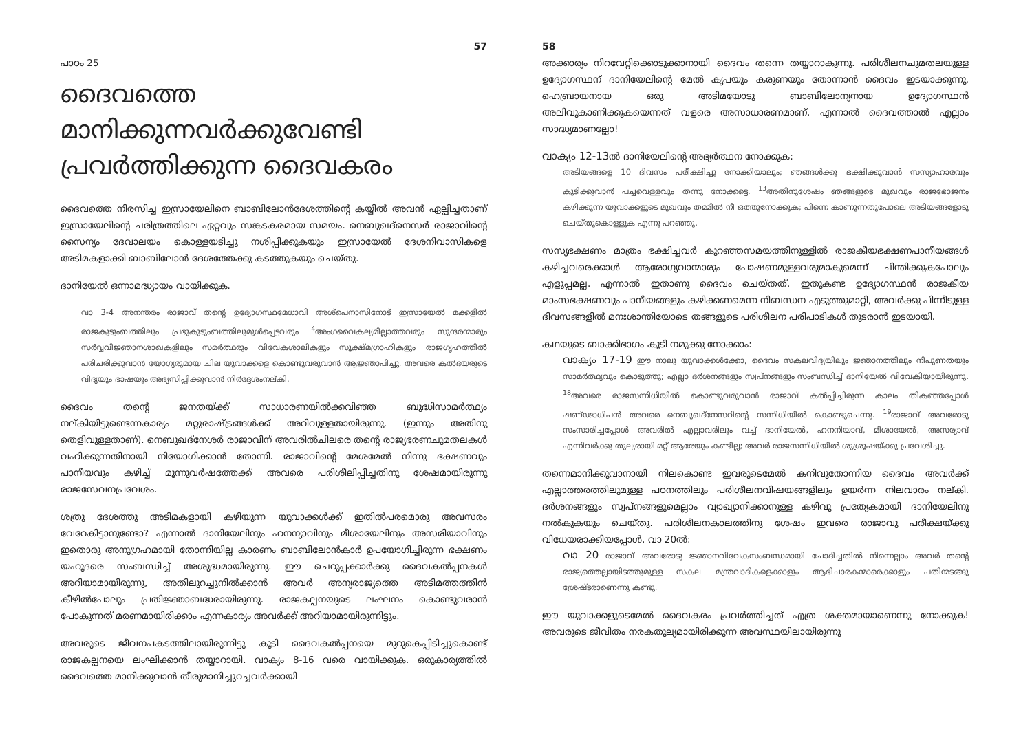57
പാഠം 25
ദൈവത്തെ മാനിക്കുന്നവർക്കുവേണ്ടി പ്രവർത്തിക്കുന്ന ദൈവകരം
ദൈവത്തെ നിരസിച്ച ഇസ്രായേലിനെ ബാബിലോൻദേശത്തിന്റെ കയ്യിൽ അവൻ ഏല്പിച്ചതാണ് ഇസ്രായേലിന്റെ ചരിത്രത്തിലെ ഏറ്റവും സങ്കടകരമായ സമയം. നെബുഖദ്നെസർ രാജാവിന്റെ സൈന്യം ദേവാലയം കൊള്ളയടിച്ചു നശിപ്പിക്കുകയും ഇസ്രായേൽ ദേശനിവാസികളെ അടിമകളാക്കി ബാബിലോൻ ദേശത്തേക്കു കടത്തുകയും ചെയ്തു.
ദാനിയേൽ ഒന്നാമദ്ധ്യായം വായിക്കുക.
വാ 3-4 അനന്തരം രാജാവ് തന്റെ ഉദ്യോഗസ്ഥമേധാവി അശ്പെനാസിനോട് ഇസ്രായേൽ മക്കളിൽ രാജകുടുംബത്തിലും പ്രഭുകുടുംബത്തിലുമുൾപ്പെട്ടവരും <sup>4</sup>അംഗവൈകല്യമില്ലാത്തവരും സുന്ദരന്മാരും സർവ്വവിജ്ഞാനശാഖകളിലും സമർത്ഥരും വിവേകശാലികളും സൂക്ഷ്മഗ്രാഹികളും രാജഗൃഹത്തിൽ പരിചരിക്കുവാൻ യോഗ്യരുമായ ചില യുവാക്കളെ കൊണ്ടുവരുവാൻ ആജ്ഞാപിച്ചു. അവരെ കൽദയരുടെ വിദ്യയും ഭാഷയും അഭ്യസിപ്പിക്കുവാൻ നിർദ്ദേശംനല്കി.
ദൈവം തന്റെ ജനതയ്ക്ക് സാധാരണയിൽക്കവിഞ്ഞ ബുദ്ധിസാമർത്ഥ്യം നല്കിയിട്ടുണ്ടെന്നകാര്യം മറ്റുരാഷ്ട്രങ്ങൾക്ക് അറിവുള്ളതായിരുന്നു. (ഇന്നും അതിനു തെളിവുള്ളതാണ്). നെബുഖദ്നേശർ രാജാവിന് അവരിൽചിലരെ തന്റെ രാജ്യഭരണചുമതലകൾ വഹിക്കുന്നതിനായി നിയോഗിക്കാൻ തോന്നി. രാജാവിന്റെ മേശമേൽ നിന്നു ഭക്ഷണവും പാനീയവും കഴിച്ച് മൂന്നുവർഷത്തേക്ക് അവരെ പരിശീലിപ്പിച്ചതിനു ശേഷമായിരുന്നു രാജസേവനപ്രവേശം.
ശത്രു ദേശത്തു അടിമകളായി കഴിയുന്ന യുവാക്കൾക്ക് ഇതിൽപരമൊരു അവസരം വേറേകിട്ടാനുണ്ടോ? എന്നാൽ ദാനിയേലിനും ഹനന്യാവിനും മീശായേലിനും അസരിയാവിനും ഇതൊരു അനുഗ്രഹമായി തോന്നിയില്ല കാരണം ബാബിലോൻകാർ ഉപയോഗിച്ചിരുന്ന ഭക്ഷണം യഹൂദരെ സംബന്ധിച്ച് അശുദ്ധമായിരുന്നു. ഈ ചെറുപ്പക്കാർക്കു ദൈവകൽപ്പനകൾ അറിയാമായിരുന്നു, അതിലുറച്ചുനിൽക്കാൻ അവർ അന്യരാജ്യത്തെ അടിമത്തത്തിൻ കീഴിൽപോലും പ്രതിജ്ഞാബദ്ധരായിരുന്നു. രാജകല്പനയുടെ ലംഘനം കൊണ്ടുവരാൻ പോകുന്നത് മരണമായിരിക്കാം എന്നകാര്യം അവർക്ക് അറിയാമായിരുന്നിട്ടും.
അവരുടെ ജീവനപകടത്തിലായിരുന്നിട്ടു കൂടി ദൈവകൽപ്പനയെ മുറുകെപ്പിടിച്ചുകൊണ്ട് രാജകല്പനയെ ലംഘിക്കാൻ തയ്യാറായി. വാക്യം 8-16 വരെ വായിക്കുക. ഒരുകാര്യത്തിൽ ദൈവത്തെ മാനിക്കുവാൻ തീരുമാനിച്ചുറച്ചവർക്കായി
58
അക്കാര്യം നിറവേറ്റിക്കൊടുക്കാനായി ദൈവം തന്നെ തയ്യാറാകുന്നു. പരിശീലനചുമതലയുള്ള ഉദ്യോഗസ്ഥന് ദാനിയേലിന്റെ മേൽ കൃപയും കരുണയും തോന്നാൻ ദൈവം ഇടയാക്കുന്നു. ഹെബ്രായനായ ഒരു അടിമയോടു ബാബിലോന്യനായ ഉദ്യോഗസ്ഥൻ അലിവുകാണിക്കുകയെന്നത് വളരെ അസാധാരണമാണ്. എന്നാൽ ദൈവത്താൽ എല്ലാം സാദ്ധ്യമാണല്ലോ!
വാക്യം 12-13ൽ ദാനിയേലിന്റെ അഭ്യർത്ഥന നോക്കുക:
അടിയങ്ങളെ 10 ദിവസം പരീക്ഷിച്ചു നോക്കിയാലും; ഞങ്ങൾക്കു ഭക്ഷിക്കുവാൻ സസ്യാഹാരവും കുടിക്കുവാൻ പച്ചവെള്ളവും തന്നു നോക്കട്ടെ. <sup>13</sup>അതിനുശേഷം ഞങ്ങളുടെ മുഖവും രാജഭോജനം കഴിക്കുന്ന യുവാക്കളുടെ മുഖവും തമ്മിൽ നീ ഒത്തുനോക്കുക; പിന്നെ കാണുന്നതുപോലെ അടിയങ്ങളോടു ചെയ്തുകൊള്ളുക എന്നു പറഞ്ഞു.
സസ്യഭക്ഷണം മാത്രം ഭക്ഷിച്ചവർ കുറഞ്ഞസമയത്തിനുള്ളിൽ രാജകീയഭക്ഷണപാനീയങ്ങൾ കഴിച്ചവരെക്കാൾ ആരോഗ്യവാന്മാരും പോഷണമുള്ളവരുമാകുമെന്ന് ചിന്തിക്കുകപോലും എളുപ്പമല്ല. എന്നാൽ ഇതാണു ദൈവം ചെയ്തത്. ഇതുകണ്ട ഉദ്യോഗസ്ഥൻ രാജകീയ മാംസഭക്ഷണവും പാനീയങ്ങളും കഴിക്കണമെന്ന നിബന്ധന എടുത്തുമാറ്റി, അവർക്കു പിന്നീടുള്ള ദിവസങ്ങളിൽ മനഃശാന്തിയോടെ തങ്ങളുടെ പരിശീലന പരിപാടികൾ തുടരാൻ ഇടയായി.
കഥയുടെ ബാക്കിഭാഗം കൂടി നമുക്കു നോക്കാം:
വാക്യം 17-19 ഈ നാലു യുവാക്കൾക്കോ, ദൈവം സകലവിദ്യയിലും ജ്ഞാനത്തിലും നിപുണതയും സാമർത്ഥ്യവും കൊടുത്തു; എല്ലാ ദർശനങ്ങളും സ്വപ്നങ്ങളും സംബന്ധിച്ച് ദാനിയേൽ വിവേകിയായിരുന്നു. <sup>18</sup>അവരെ രാജസന്നിധിയിൽ കൊണ്ടുവരുവാൻ രാജാവ് കൽപ്പിച്ചിരുന്ന കാലം തികഞ്ഞപ്പോൾ ഷണ്ഢാധിപൻ അവരെ നെബുഖദ്നേസറിന്റെ സന്നിധിയിൽ കൊണ്ടുചെന്നു. <sup>19</sup>രാജാവ് അവരോടു സംസാരിച്ചപ്പോൾ അവരിൽ എല്ലാവരിലും വച്ച് ദാനിയേൽ, ഹനനിയാവ്, മിശായേൽ, അസര്യാവ് എന്നിവർക്കു തുല്യരായി മറ്റ് ആരേയും കണ്ടില്ല; അവർ രാജസന്നിധിയിൽ ശുശ്രൂഷയ്ക്കു പ്രവേശിച്ചു.
തന്നെമാനിക്കുവാനായി നിലകൊണ്ട ഇവരുടെമേൽ കനിവുതോന്നിയ ദൈവം അവർക്ക് എല്ലാത്തരത്തിലുമുള്ള പഠനത്തിലും പരിശീലനവിഷയങ്ങളിലും ഉയർന്ന നിലവാരം നല്കി. ദർശനങ്ങളും സ്വപ്നങ്ങളുമെല്ലാം വ്യാഖ്യാനിക്കാനുള്ള കഴിവു പ്രത്യേകമായി ദാനിയേലിനു നൽകുകയും ചെയ്തു. പരിശീലനകാലത്തിനു ശേഷം ഇവരെ രാജാവു പരീക്ഷയ്ക്കു വിധേയരാക്കിയപ്പോൾ, വാ 20ൽ:
വാ 20 രാജാവ് അവരോടു ജ്ഞാനവിവേകസംബന്ധമായി ചോദിച്ചതിൽ നിന്നെല്ലാം അവർ തന്റെ രാജ്യത്തെല്ലായിടത്തുമുള്ള സകല മന്ത്രവാദികളെക്കാളും ആഭിചാരകന്മാരെക്കാളും പതിന്മടങ്ങു ശ്രേഷ്ടരാണെന്നു കണ്ടു.
ഈ യുവാക്കളുടെമേൽ ദൈവകരം പ്രവർത്തിച്ചത് എത്ര ശക്തമായാണെന്നു നോക്കുക! അവരുടെ ജീവിതം നരകതുല്യമായിരിക്കുന്ന അവസ്ഥയിലായിരുന്നു